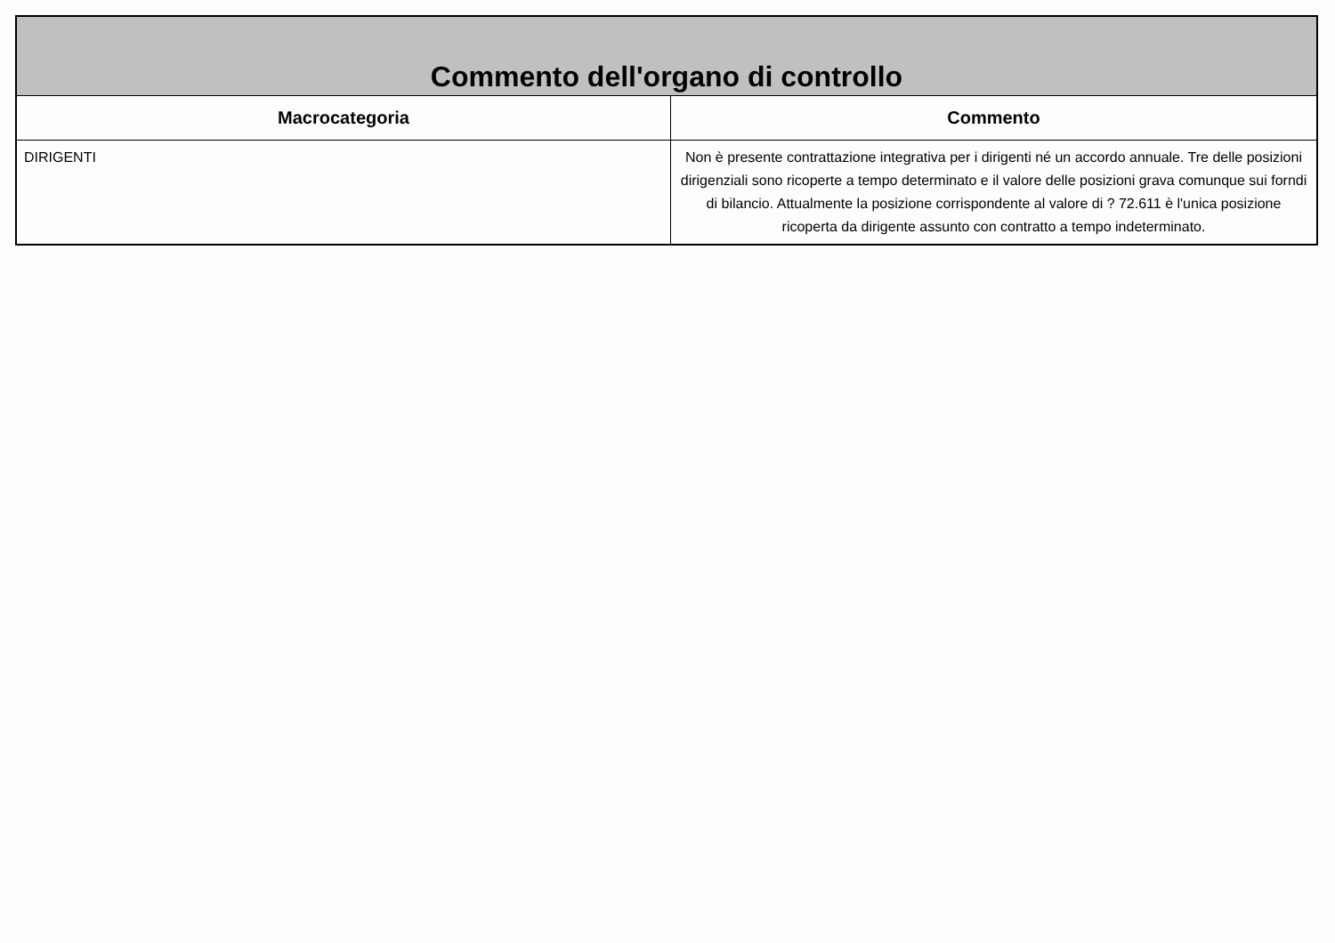| Commento dell'organo di controllo | |
| Macrocategoria | Commento |
| DIRIGENTI | Non è presente contrattazione integrativa per i dirigenti né un accordo annuale. Tre delle posizioni dirigenziali sono ricoperte a tempo determinato e il valore delle posizioni grava comunque sui forndi di bilancio. Attualmente la posizione corrispondente al valore di ? 72.611 è l'unica posizione ricoperta da dirigente assunto con contratto a tempo indeterminato. |